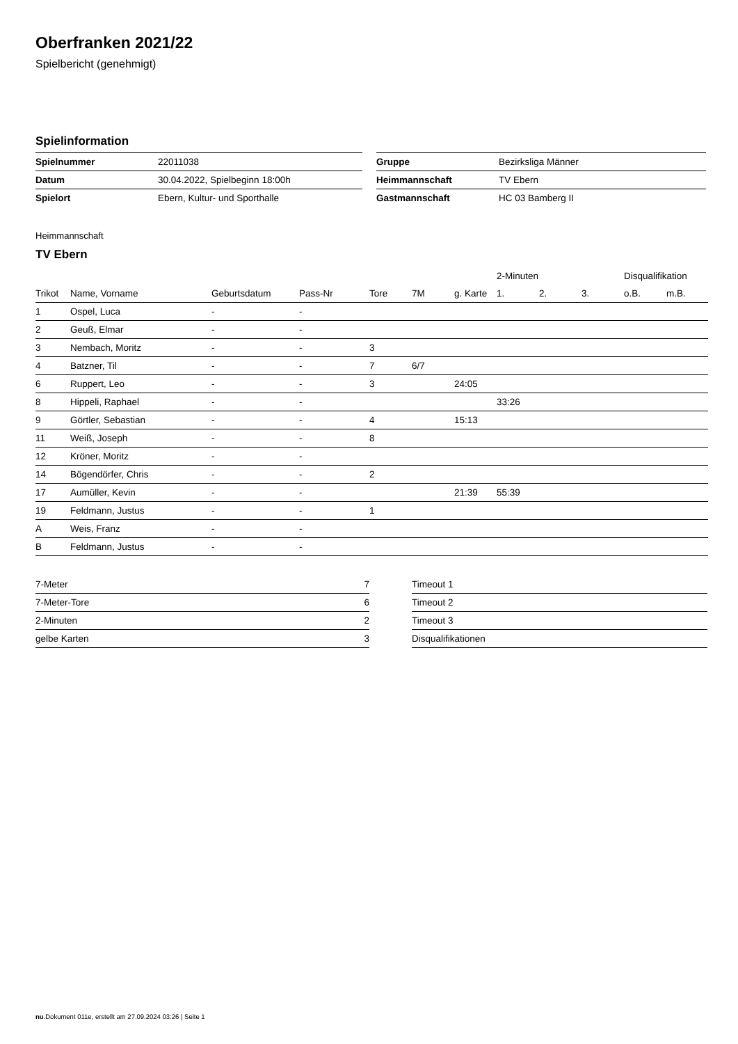Oberfranken 2021/22
Spielbericht (genehmigt)
Spielinformation
| Spielnummer | 22011038 |
| Datum | 30.04.2022, Spielbeginn 18:00h |
| Spielort | Ebern, Kultur- und Sporthalle |
| Gruppe | Bezirksliga Männer |
| Heimmannschaft | TV Ebern |
| Gastmannschaft | HC 03 Bamberg II |
Heimmannschaft
TV Ebern
| | | | | | | | 2-Minuten | | | Disqualifikation | |
| Trikot | Name, Vorname | Geburtsdatum | Pass-Nr | Tore | 7M | g. Karte | 1. | 2. | 3. | o.B. | m.B. |
| 1 | Ospel, Luca | - | - | | | | | | | | |
| 2 | Geuß, Elmar | - | - | | | | | | | | |
| 3 | Nembach, Moritz | - | - | 3 | | | | | | | |
| 4 | Batzner, Til | - | - | 7 | 6/7 | | | | | | |
| 6 | Ruppert, Leo | - | - | 3 | | 24:05 | | | | | |
| 8 | Hippeli, Raphael | - | - | | | | 33:26 | | | | |
| 9 | Görtler, Sebastian | - | - | 4 | | 15:13 | | | | | |
| 11 | Weiß, Joseph | - | - | 8 | | | | | | | |
| 12 | Kröner, Moritz | - | - | | | | | | | | |
| 14 | Bögendörfer, Chris | - | - | 2 | | | | | | | |
| 17 | Aumüller, Kevin | - | - | | | 21:39 | 55:39 | | | | |
| 19 | Feldmann, Justus | - | - | 1 | | | | | | | |
| A | Weis, Franz | - | - | | | | | | | | |
| B | Feldmann, Justus | - | - | | | | | | | | |
| 7-Meter | 7 |
| 7-Meter-Tore | 6 |
| 2-Minuten | 2 |
| gelbe Karten | 3 |
| Timeout 1 |
| Timeout 2 |
| Timeout 3 |
| Disqualifikationen |
nu.Dokument 011e, erstellt am 27.09.2024 03:26 | Seite 1